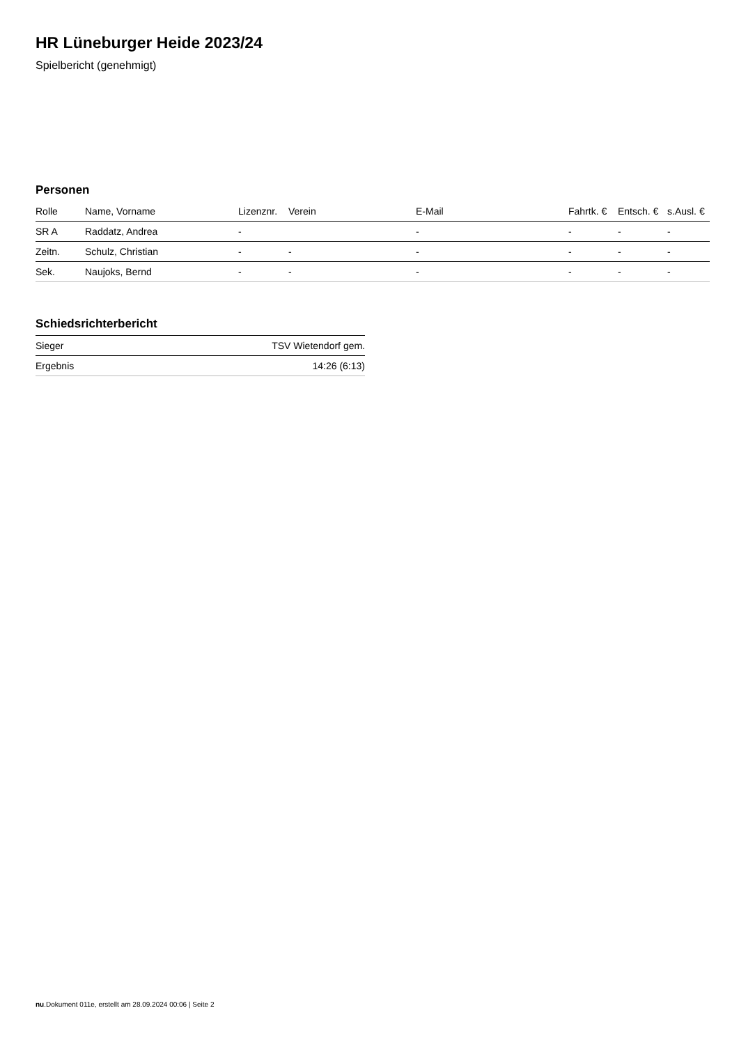HR Lüneburger Heide 2023/24
Spielbericht (genehmigt)
Personen
| Rolle | Name, Vorname | Lizenznr. | Verein | E-Mail | Fahrtk. € | Entsch. € | s.Ausl. € |
| --- | --- | --- | --- | --- | --- | --- | --- |
| SR A | Raddatz, Andrea | - | | - | - | - | - |
| Zeitn. | Schulz, Christian | - | - | - | - | - | - |
| Sek. | Naujoks, Bernd | - | - | - | - | - | - |
Schiedsrichterbericht
| Sieger | TSV Wietendorf gem. |
| Ergebnis | 14:26 (6:13) |
nu.Dokument 011e, erstellt am 28.09.2024 00:06 | Seite 2